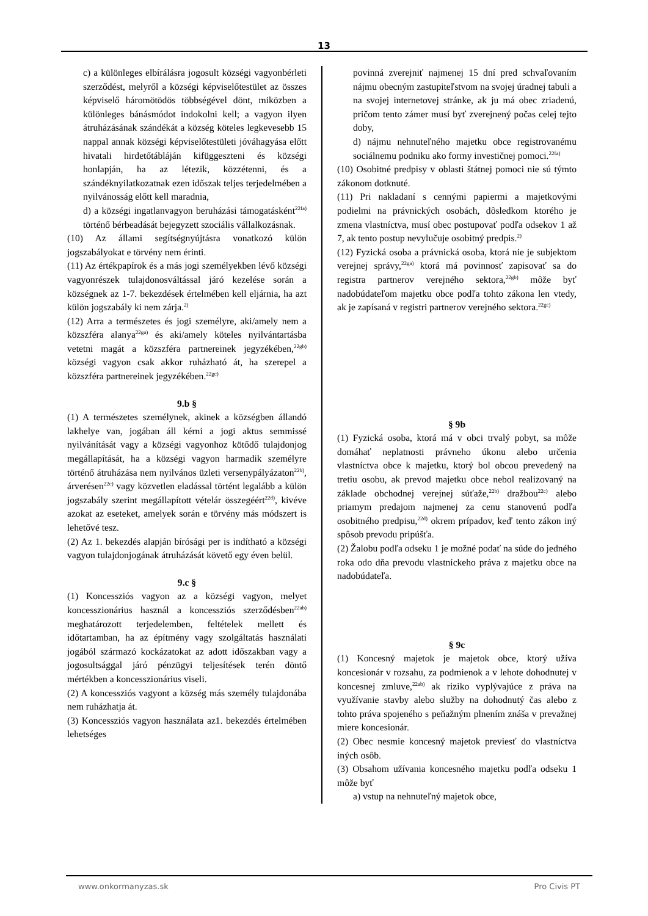13
c) a különleges elbírálásra jogosult községi vagyonbérleti szerződést, melyről a községi képviselőtestület az összes képviselő háromötödös többségével dönt, miközben a különleges bánásmódot indokolni kell; a vagyon ilyen átruházásának szándékát a község köteles legkevesebb 15 nappal annak községi képviselőtestületi jóváhagyása előtt hivatali hirdetőtábláján kifüggeszteni és községi honlapján, ha az létezik, közzétenni, és a szándéknyilatkozatnak ezen időszak teljes terjedelmében a nyilvánosság előtt kell maradnia,
d) a községi ingatlanvagyon beruházási támogatásként<sup>22fa)</sup> történő bérbeadását bejegyzett szociális vállalkozásnak.
(10) Az állami segítségnyújtásra vonatkozó külön jogszabályokat e törvény nem érinti.
(11) Az értékpapírok és a más jogi személyekben lévő községi vagyonrészek tulajdonosváltással járó kezelése során a községnek az 1-7. bekezdések értelmében kell eljárnia, ha azt külön jogszabály ki nem zárja.<sup>2)</sup>
(12) Arra a természetes és jogi személyre, aki/amely nem a közszféra alanya<sup>22ga)</sup> és aki/amely köteles nyilvántartásba vetetni magát a közszféra partnereinek jegyzékében,<sup>22gb)</sup> községi vagyon csak akkor ruházható át, ha szerepel a közszféra partnereinek jegyzékében.<sup>22gc)</sup>
9.b §
(1) A természetes személynek, akinek a községben állandó lakhelye van, jogában áll kérni a jogi aktus semmissé nyilvánítását vagy a községi vagyonhoz kötődő tulajdonjog megállapítását, ha a községi vagyon harmadik személyre történő átruházása nem nyilvános üzleti versenypályázaton<sup>22b)</sup>, árverésen<sup>22c)</sup> vagy közvetlen eladással történt legalább a külön jogszabály szerint megállapított vételár összegéért<sup>22d)</sup>, kivéve azokat az eseteket, amelyek során e törvény más módszert is lehetővé tesz.
(2) Az 1. bekezdés alapján bírósági per is indítható a községi vagyon tulajdonjogának átruházását követő egy éven belül.
9.c §
(1) Koncessziós vagyon az a községi vagyon, melyet koncesszionárius használ a koncessziós szerződésben<sup>22ab)</sup> meghatározott terjedelemben, feltételek mellett és időtartamban, ha az építmény vagy szolgáltatás használati jogából származó kockázatokat az adott időszakban vagy a jogosultsággal járó pénzügyi teljesítések terén döntő mértékben a koncesszionárius viseli.
(2) A koncessziós vagyont a község más személy tulajdonába nem ruházhatja át.
(3) Koncessziós vagyon használata az1. bekezdés értelmében lehetséges
povinná zverejniť najmenej 15 dní pred schvaľovaním nájmu obecným zastupiteľstvom na svojej úradnej tabuli a na svojej internetovej stránke, ak ju má obec zriadenú, pričom tento zámer musí byť zverejnený počas celej tejto doby,
d) nájmu nehnuteľného majetku obce registrovanému sociálnemu podniku ako formy investičnej pomoci.<sup>22fa)</sup>
(10) Osobitné predpisy v oblasti štátnej pomoci nie sú týmto zákonom dotknuté.
(11) Pri nakladaní s cennými papiermi a majetkovými podielmi na právnických osobách, dôsledkom ktorého je zmena vlastníctva, musí obec postupovať podľa odsekov 1 až 7, ak tento postup nevylučuje osobitný predpis.<sup>2)</sup>
(12) Fyzická osoba a právnická osoba, ktorá nie je subjektom verejnej správy,<sup>22ga)</sup> ktorá má povinnosť zapisovať sa do registra partnerov verejného sektora,<sup>22gb)</sup> môže byť nadobúdateľom majetku obce podľa tohto zákona len vtedy, ak je zapísaná v registri partnerov verejného sektora.<sup>22gc)</sup>
§ 9b
(1) Fyzická osoba, ktorá má v obci trvalý pobyt, sa môže domáhať neplatnosti právneho úkonu alebo určenia vlastníctva obce k majetku, ktorý bol obcou prevedený na tretiu osobu, ak prevod majetku obce nebol realizovaný na základe obchodnej verejnej súťaže,<sup>22b)</sup> dražbou<sup>22c)</sup> alebo priamym predajom najmenej za cenu stanovenú podľa osobitného predpisu,<sup>22d)</sup> okrem prípadov, keď tento zákon iný spôsob prevodu pripúšťa.
(2) Žalobu podľa odseku 1 je možné podať na súde do jedného roka odo dňa prevodu vlastníckeho práva z majetku obce na nadobúdateľa.
§ 9c
(1) Koncesný majetok je majetok obce, ktorý užíva koncesionár v rozsahu, za podmienok a v lehote dohodnutej v koncesnej zmluve,<sup>22ab)</sup> ak riziko vyplývajúce z práva na využívanie stavby alebo služby na dohodnutý čas alebo z tohto práva spojeného s peňažným plnením znáša v prevažnej miere koncesionár.
(2) Obec nesmie koncesný majetok previesť do vlastníctva iných osôb.
(3) Obsahom užívania koncesného majetku podľa odseku 1 môže byť
a) vstup na nehnuteľný majetok obce,
www.onkormanyzas.sk Pro Civis PT